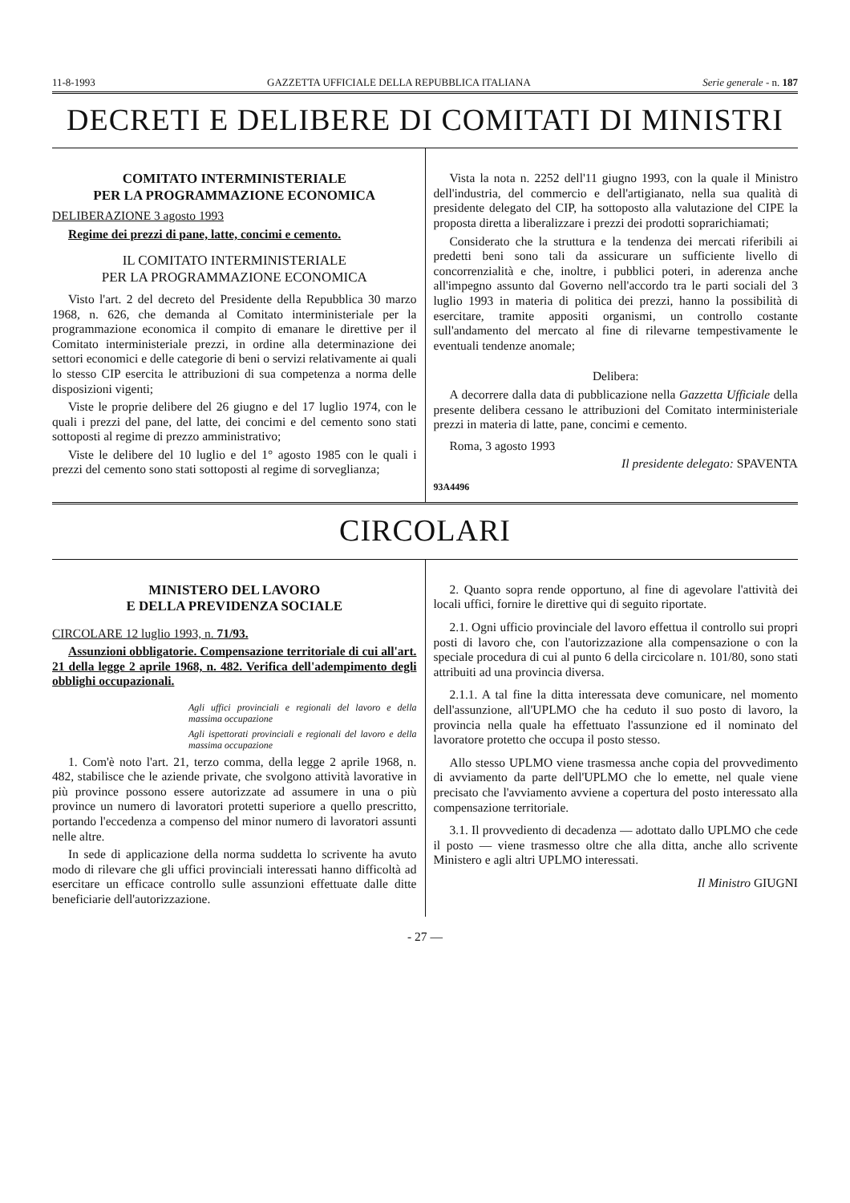11-8-1993 GAZZETTA UFFICIALE DELLA REPUBBLICA ITALIANA Serie generale - n. 187
DECRETI E DELIBERE DI COMITATI DI MINISTRI
COMITATO INTERMINISTERIALE
PER LA PROGRAMMAZIONE ECONOMICA
DELIBERAZIONE 3 agosto 1993
Regime dei prezzi di pane, latte, concimi e cemento.
IL COMITATO INTERMINISTERIALE
PER LA PROGRAMMAZIONE ECONOMICA
Visto l'art. 2 del decreto del Presidente della Repubblica 30 marzo 1968, n. 626, che demanda al Comitato interministeriale per la programmazione economica il compito di emanare le direttive per il Comitato interministeriale prezzi, in ordine alla determinazione dei settori economici e delle categorie di beni o servizi relativamente ai quali lo stesso CIP esercita le attribuzioni di sua competenza a norma delle disposizioni vigenti;
Viste le proprie delibere del 26 giugno e del 17 luglio 1974, con le quali i prezzi del pane, del latte, dei concimi e del cemento sono stati sottoposti al regime di prezzo amministrativo;
Viste le delibere del 10 luglio e del 1° agosto 1985 con le quali i prezzi del cemento sono stati sottoposti al regime di sorveglianza;
Vista la nota n. 2252 dell'11 giugno 1993, con la quale il Ministro dell'industria, del commercio e dell'artigianato, nella sua qualità di presidente delegato del CIP, ha sottoposto alla valutazione del CIPE la proposta diretta a liberalizzare i prezzi dei prodotti soprarichiamati;
Considerato che la struttura e la tendenza dei mercati riferibili ai predetti beni sono tali da assicurare un sufficiente livello di concorrenzialità e che, inoltre, i pubblici poteri, in aderenza anche all'impegno assunto dal Governo nell'accordo tra le parti sociali del 3 luglio 1993 in materia di politica dei prezzi, hanno la possibilità di esercitare, tramite appositi organismi, un controllo costante sull'andamento del mercato al fine di rilevarne tempestivamente le eventuali tendenze anomale;
Delibera:
A decorrere dalla data di pubblicazione nella Gazzetta Ufficiale della presente delibera cessano le attribuzioni del Comitato interministeriale prezzi in materia di latte, pane, concimi e cemento.
Roma, 3 agosto 1993
Il presidente delegato: SPAVENTA
93A4496
CIRCOLARI
MINISTERO DEL LAVORO
E DELLA PREVIDENZA SOCIALE
CIRCOLARE 12 luglio 1993, n. 71/93.
Assunzioni obbligatorie. Compensazione territoriale di cui all'art. 21 della legge 2 aprile 1968, n. 482. Verifica dell'adempimento degli obblighi occupazionali.
Agli uffici provinciali e regionali del lavoro e della massima occupazione
Agli ispettorati provinciali e regionali del lavoro e della massima occupazione
1. Com'è noto l'art. 21, terzo comma, della legge 2 aprile 1968, n. 482, stabilisce che le aziende private, che svolgono attività lavorative in più province possono essere autorizzate ad assumere in una o più province un numero di lavoratori protetti superiore a quello prescritto, portando l'eccedenza a compenso del minor numero di lavoratori assunti nelle altre.
In sede di applicazione della norma suddetta lo scrivente ha avuto modo di rilevare che gli uffici provinciali interessati hanno difficoltà ad esercitare un efficace controllo sulle assunzioni effettuate dalle ditte beneficiarie dell'autorizzazione.
2. Quanto sopra rende opportuno, al fine di agevolare l'attività dei locali uffici, fornire le direttive qui di seguito riportate.
2.1. Ogni ufficio provinciale del lavoro effettua il controllo sui propri posti di lavoro che, con l'autorizzazione alla compensazione o con la speciale procedura di cui al punto 6 della circicolare n. 101/80, sono stati attribuiti ad una provincia diversa.
2.1.1. A tal fine la ditta interessata deve comunicare, nel momento dell'assunzione, all'UPLMO che ha ceduto il suo posto di lavoro, la provincia nella quale ha effettuato l'assunzione ed il nominato del lavoratore protetto che occupa il posto stesso.
Allo stesso UPLMO viene trasmessa anche copia del provvedimento di avviamento da parte dell'UPLMO che lo emette, nel quale viene precisato che l'avviamento avviene a copertura del posto interessato alla compensazione territoriale.
3.1. Il provvediento di decadenza — adottato dallo UPLMO che cede il posto — viene trasmesso oltre che alla ditta, anche allo scrivente Ministero e agli altri UPLMO interessati.
Il Ministro GIUGNI
- 27 —